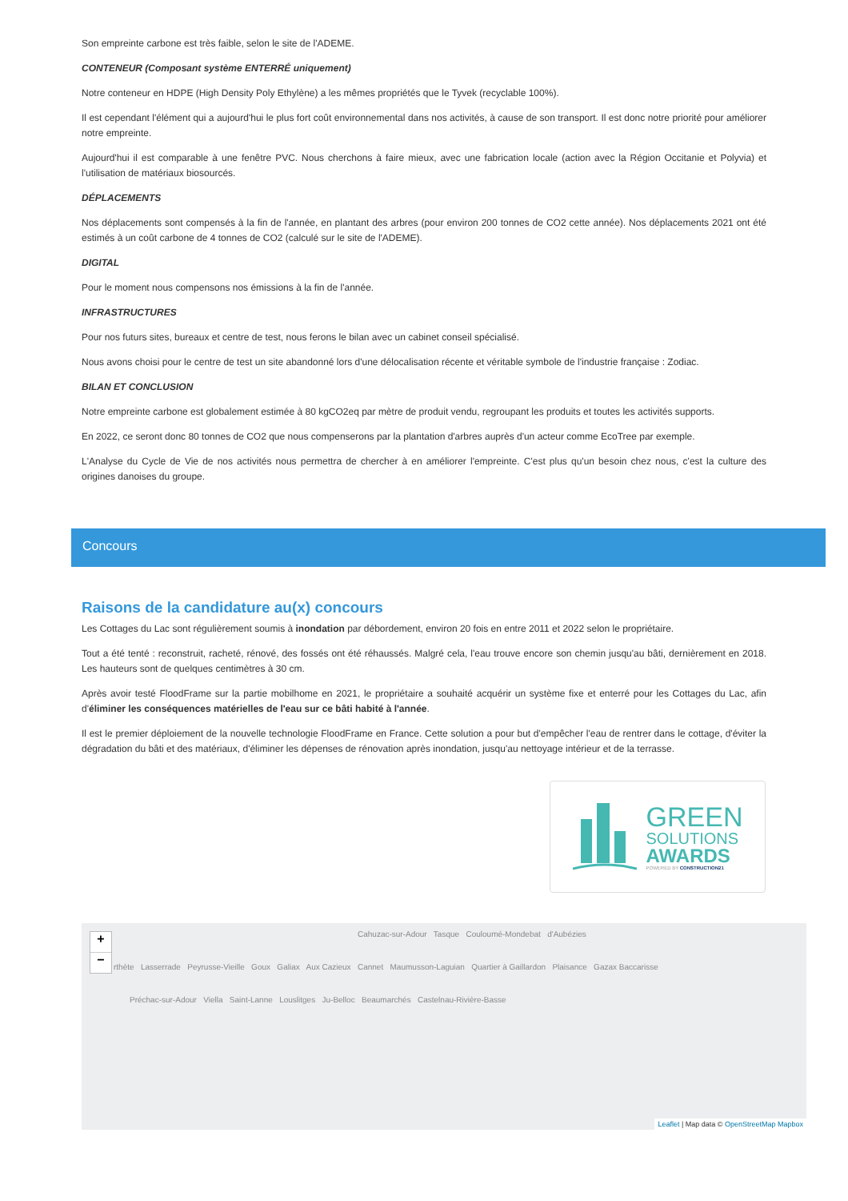Son empreinte carbone est très faible, selon le site de l'ADEME.
CONTENEUR (Composant système ENTERRÉ uniquement)
Notre conteneur en HDPE (High Density Poly Ethylène) a les mêmes propriétés que le Tyvek (recyclable 100%).
Il est cependant l'élément qui a aujourd'hui le plus fort coût environnemental dans nos activités, à cause de son transport. Il est donc notre priorité pour améliorer notre empreinte.
Aujourd'hui il est comparable à une fenêtre PVC. Nous cherchons à faire mieux, avec une fabrication locale (action avec la Région Occitanie et Polyvia) et l'utilisation de matériaux biosourcés.
DÉPLACEMENTS
Nos déplacements sont compensés à la fin de l'année, en plantant des arbres (pour environ 200 tonnes de CO2 cette année). Nos déplacements 2021 ont été estimés à un coût carbone de 4 tonnes de CO2 (calculé sur le site de l'ADEME).
DIGITAL
Pour le moment nous compensons nos émissions à la fin de l'année.
INFRASTRUCTURES
Pour nos futurs sites, bureaux et centre de test, nous ferons le bilan avec un cabinet conseil spécialisé.
Nous avons choisi pour le centre de test un site abandonné lors d'une délocalisation récente et véritable symbole de l'industrie française : Zodiac.
BILAN ET CONCLUSION
Notre empreinte carbone est globalement estimée à 80 kgCO2eq par mètre de produit vendu, regroupant les produits et toutes les activités supports.
En 2022, ce seront donc 80 tonnes de CO2 que nous compenserons par la plantation d'arbres auprès d'un acteur comme EcoTree par exemple.
L'Analyse du Cycle de Vie de nos activités nous permettra de chercher à en améliorer l'empreinte. C'est plus qu'un besoin chez nous, c'est la culture des origines danoises du groupe.
Concours
Raisons de la candidature au(x) concours
Les Cottages du Lac sont régulièrement soumis à inondation par débordement, environ 20 fois en entre 2011 et 2022 selon le propriétaire.
Tout a été tenté : reconstruit, racheté, rénové, des fossés ont été réhaussés. Malgré cela, l'eau trouve encore son chemin jusqu'au bâti, dernièrement en 2018. Les hauteurs sont de quelques centimètres à 30 cm.
Après avoir testé FloodFrame sur la partie mobilhome en 2021, le propriétaire a souhaité acquérir un système fixe et enterré pour les Cottages du Lac, afin d'éliminer les conséquences matérielles de l'eau sur ce bâti habité à l'année.
Il est le premier déploiement de la nouvelle technologie FloodFrame en France. Cette solution a pour but d'empêcher l'eau de rentrer dans le cottage, d'éviter la dégradation du bâti et des matériaux, d'éliminer les dépenses de rénovation après inondation, jusqu'au nettoyage intérieur et de la terrasse.
GREEN
SOLUTIONS
AWARDS
POWERED BY CONSTRUCTION21
+
−
Cahuzac-sur-Adour Tasque Couloumé-Mondebat d'Aubézies
rthète Lasserrade Peyrusse-Vieille Goux Galiax Aux Cazieux Cannet Maumusson-Laguian Quartier à Gaillardon Plaisance Gazax Baccarisse
Préchac-sur-Adour Viella Saint-Lanne Louslitges Ju-Belloc Beaumarchés Castelnau-Rivière-Basse
Leaflet | Map data © OpenStreetMap Mapbox